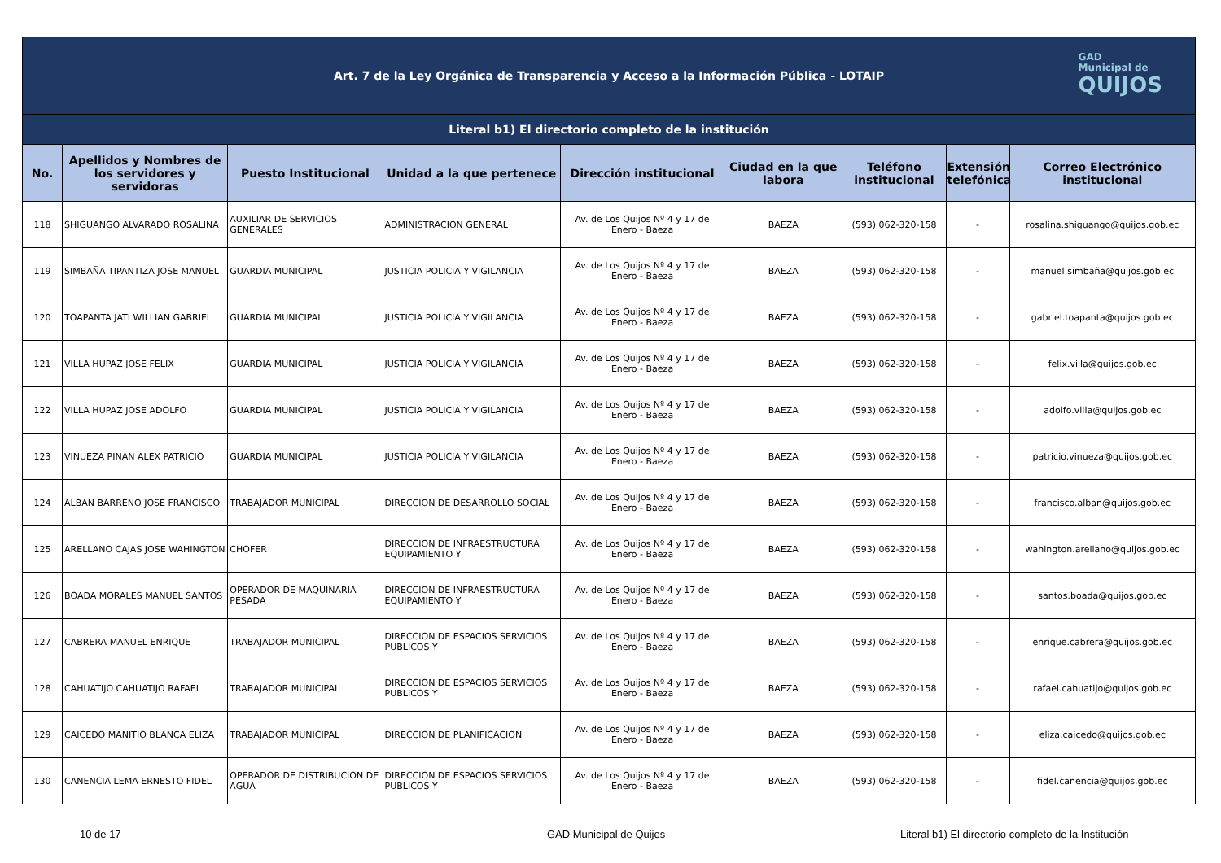| Art. 7 de la Ley Orgánica de Transparencia y Acceso a la Información Pública - LOTAIP GAD Municipal de QUIJOS | | | | | | | | |
| --- | --- | --- | --- | --- | --- | --- | --- | --- |
| Literal b1) El directorio completo de la institución | | | | | | | | |
| No. | Apellidos y Nombres de los servidores y servidoras | Puesto Institucional | Unidad a la que pertenece | Dirección institucional | Ciudad en la que labora | Teléfono institucional | Extensión telefónica | Correo Electrónico institucional |
| 118 | SHIGUANGO ALVARADO ROSALINA | AUXILIAR DE SERVICIOS GENERALES | ADMINISTRACION GENERAL | Av. de Los Quijos Nº 4 y 17 de Enero - Baeza | BAEZA | (593) 062-320-158 | - | rosalina.shiguango@quijos.gob.ec |
| 119 | SIMBAÑA TIPANTIZA JOSE MANUEL | GUARDIA MUNICIPAL | JUSTICIA POLICIA Y VIGILANCIA | Av. de Los Quijos Nº 4 y 17 de Enero - Baeza | BAEZA | (593) 062-320-158 | - | manuel.simbaña@quijos.gob.ec |
| 120 | TOAPANTA JATI WILLIAN GABRIEL | GUARDIA MUNICIPAL | JUSTICIA POLICIA Y VIGILANCIA | Av. de Los Quijos Nº 4 y 17 de Enero - Baeza | BAEZA | (593) 062-320-158 | - | gabriel.toapanta@quijos.gob.ec |
| 121 | VILLA HUPAZ JOSE FELIX | GUARDIA MUNICIPAL | JUSTICIA POLICIA Y VIGILANCIA | Av. de Los Quijos Nº 4 y 17 de Enero - Baeza | BAEZA | (593) 062-320-158 | - | felix.villa@quijos.gob.ec |
| 122 | VILLA HUPAZ JOSE ADOLFO | GUARDIA MUNICIPAL | JUSTICIA POLICIA Y VIGILANCIA | Av. de Los Quijos Nº 4 y 17 de Enero - Baeza | BAEZA | (593) 062-320-158 | - | adolfo.villa@quijos.gob.ec |
| 123 | VINUEZA PINAN ALEX PATRICIO | GUARDIA MUNICIPAL | JUSTICIA POLICIA Y VIGILANCIA | Av. de Los Quijos Nº 4 y 17 de Enero - Baeza | BAEZA | (593) 062-320-158 | - | patricio.vinueza@quijos.gob.ec |
| 124 | ALBAN BARRENO JOSE FRANCISCO | TRABAJADOR MUNICIPAL | DIRECCION DE DESARROLLO SOCIAL | Av. de Los Quijos Nº 4 y 17 de Enero - Baeza | BAEZA | (593) 062-320-158 | - | francisco.alban@quijos.gob.ec |
| 125 | ARELLANO CAJAS JOSE WAHINGTON | CHOFER | DIRECCION DE INFRAESTRUCTURA EQUIPAMIENTO Y | Av. de Los Quijos Nº 4 y 17 de Enero - Baeza | BAEZA | (593) 062-320-158 | - | wahington.arellano@quijos.gob.ec |
| 126 | BOADA MORALES MANUEL SANTOS | OPERADOR DE MAQUINARIA PESADA | DIRECCION DE INFRAESTRUCTURA EQUIPAMIENTO Y | Av. de Los Quijos Nº 4 y 17 de Enero - Baeza | BAEZA | (593) 062-320-158 | - | santos.boada@quijos.gob.ec |
| 127 | CABRERA MANUEL ENRIQUE | TRABAJADOR MUNICIPAL | DIRECCION DE ESPACIOS SERVICIOS PUBLICOS Y | Av. de Los Quijos Nº 4 y 17 de Enero - Baeza | BAEZA | (593) 062-320-158 | - | enrique.cabrera@quijos.gob.ec |
| 128 | CAHUATIJO CAHUATIJO RAFAEL | TRABAJADOR MUNICIPAL | DIRECCION DE ESPACIOS SERVICIOS PUBLICOS Y | Av. de Los Quijos Nº 4 y 17 de Enero - Baeza | BAEZA | (593) 062-320-158 | - | rafael.cahuatijo@quijos.gob.ec |
| 129 | CAICEDO MANITIO BLANCA ELIZA | TRABAJADOR MUNICIPAL | DIRECCION DE PLANIFICACION | Av. de Los Quijos Nº 4 y 17 de Enero - Baeza | BAEZA | (593) 062-320-158 | - | eliza.caicedo@quijos.gob.ec |
| 130 | CANENCIA LEMA ERNESTO FIDEL | OPERADOR DE DISTRIBUCION DE AGUA | DIRECCION DE ESPACIOS SERVICIOS PUBLICOS Y | Av. de Los Quijos Nº 4 y 17 de Enero - Baeza | BAEZA | (593) 062-320-158 | - | fidel.canencia@quijos.gob.ec |
10 de 17 GAD Municipal de Quijos Literal b1) El directorio completo de la Institución